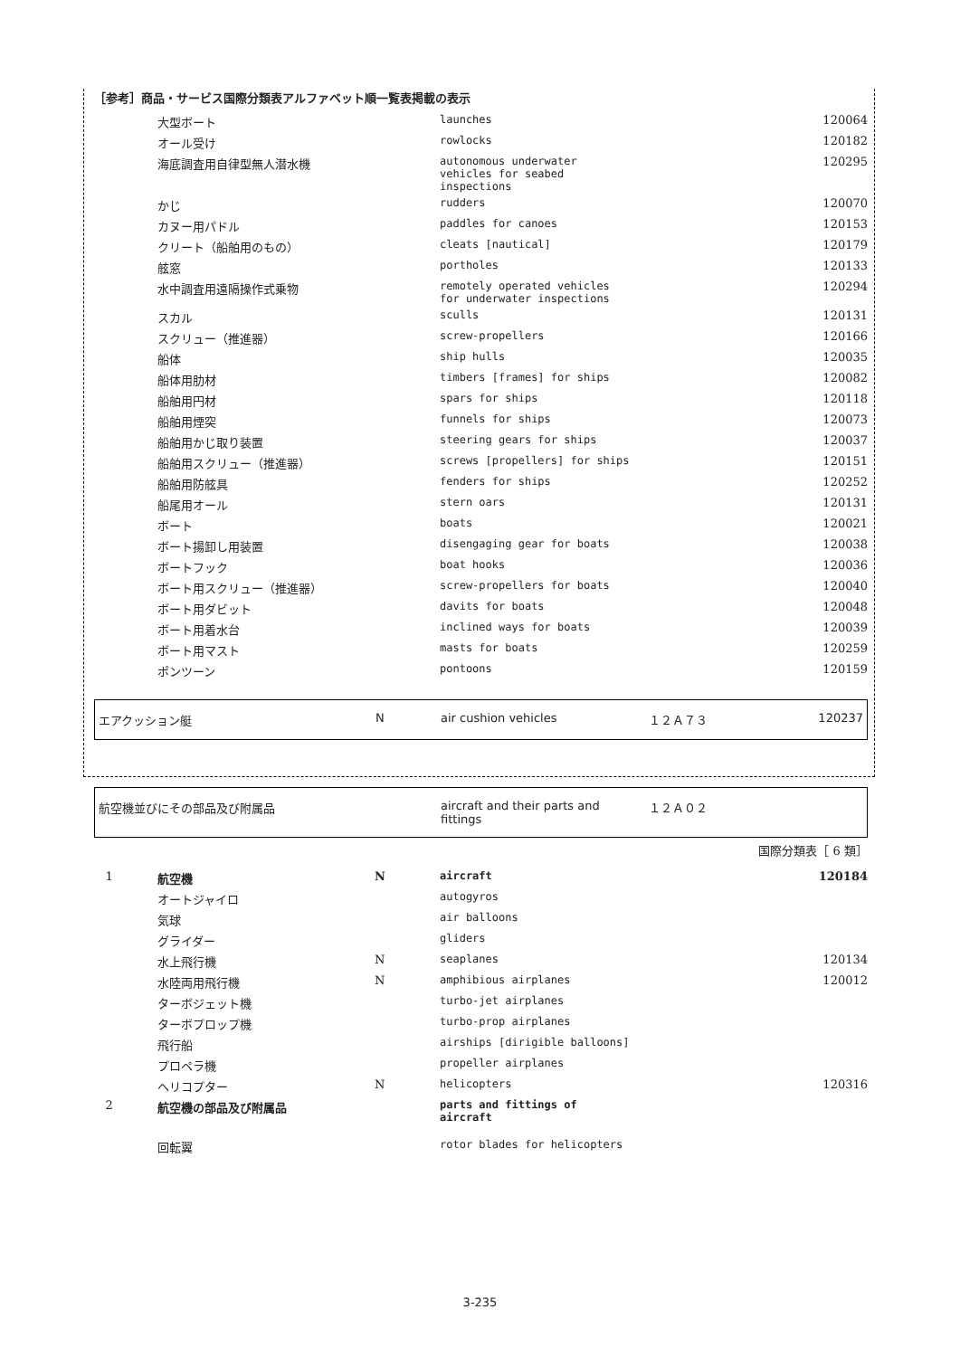［参考］商品・サービス国際分類表アルファベット順一覧表掲載の表示
| | 大型ボート | | launches | 120064 |
| | オール受け | | rowlocks | 120182 |
| | 海底調査用自律型無人潜水機 | | autonomous underwater vehicles for seabed inspections | 120295 |
| | かじ | | rudders | 120070 |
| | カヌー用パドル | | paddles for canoes | 120153 |
| | クリート（船舶用のもの） | | cleats [nautical] | 120179 |
| | 舷窓 | | portholes | 120133 |
| | 水中調査用遠隔操作式乗物 | | remotely operated vehicles for underwater inspections | 120294 |
| | スカル | | sculls | 120131 |
| | スクリュー（推進器） | | screw-propellers | 120166 |
| | 船体 | | ship hulls | 120035 |
| | 船体用肋材 | | timbers [frames] for ships | 120082 |
| | 船舶用円材 | | spars for ships | 120118 |
| | 船舶用煙突 | | funnels for ships | 120073 |
| | 船舶用かじ取り装置 | | steering gears for ships | 120037 |
| | 船舶用スクリュー（推進器） | | screws [propellers] for ships | 120151 |
| | 船舶用防舷具 | | fenders for ships | 120252 |
| | 船尾用オール | | stern oars | 120131 |
| | ボート | | boats | 120021 |
| | ボート揚卸し用装置 | | disengaging gear for boats | 120038 |
| | ボートフック | | boat hooks | 120036 |
| | ボート用スクリュー（推進器） | | screw-propellers for boats | 120040 |
| | ボート用ダビット | | davits for boats | 120048 |
| | ボート用着水台 | | inclined ways for boats | 120039 |
| | ボート用マスト | | masts for boats | 120259 |
| | ポンツーン | | pontoons | 120159 |
| エアクッション艇 | N | air cushion vehicles | １２Ａ７３ | 120237 |
| 航空機並びにその部品及び附属品 | aircraft and their parts and fittings | １２Ａ０２ |
国際分類表［ 6 類］
| 1 | 航空機 | N | aircraft | 120184 |
| | オートジャイロ | | autogyros | |
| | 気球 | | air balloons | |
| | グライダー | | gliders | |
| | 水上飛行機 | N | seaplanes | 120134 |
| | 水陸両用飛行機 | N | amphibious airplanes | 120012 |
| | ターボジェット機 | | turbo-jet airplanes | |
| | ターボプロップ機 | | turbo-prop airplanes | |
| | 飛行船 | | airships [dirigible balloons] | |
| | プロペラ機 | | propeller airplanes | |
| | ヘリコプター | N | helicopters | 120316 |
| 2 | 航空機の部品及び附属品 | | parts and fittings of aircraft | |
| | 回転翼 | | rotor blades for helicopters | |
3-235